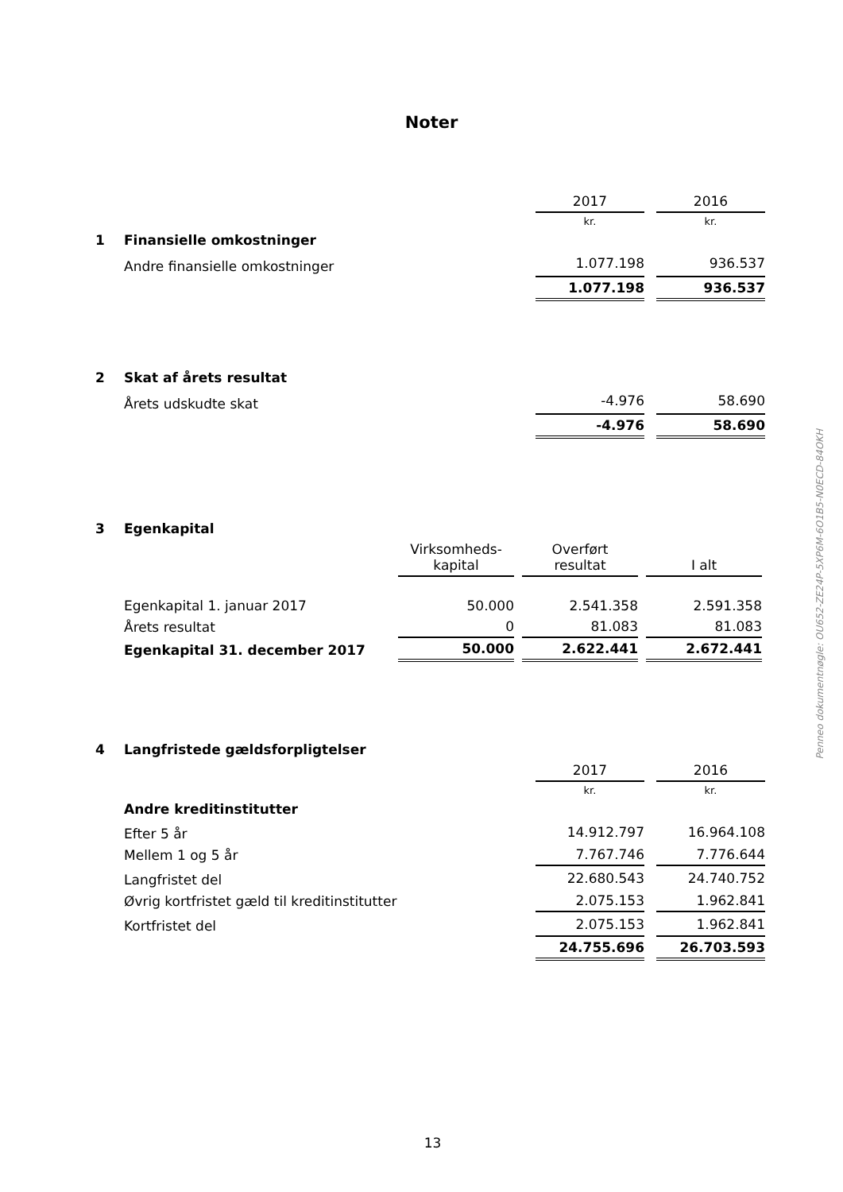Noter
| | | 2017 | | 2016 |
| | | kr. | | kr. |
| 1 | Finansielle omkostninger | | | |
| | Andre finansielle omkostninger | 1.077.198 | | 936.537 |
| | | 1.077.198 | | 936.537 |
| 2 | Skat af årets resultat | | | |
| | Årets udskudte skat | -4.976 | | 58.690 |
| | | -4.976 | | 58.690 |
| 3 | Egenkapital | | | | | |
| | | Virksomheds- kapital | | Overført resultat | | I alt |
| | Egenkapital 1. januar 2017 | 50.000 | | 2.541.358 | | 2.591.358 |
| | Årets resultat | 0 | | 81.083 | | 81.083 |
| | Egenkapital 31. december 2017 | 50.000 | | 2.622.441 | | 2.672.441 |
| 4 | Langfristede gældsforpligtelser | | | |
| | | 2017 | | 2016 |
| | | kr. | | kr. |
| | Andre kreditinstitutter | | | |
| | Efter 5 år | 14.912.797 | | 16.964.108 |
| | Mellem 1 og 5 år | 7.767.746 | | 7.776.644 |
| | Langfristet del | 22.680.543 | | 24.740.752 |
| | Øvrig kortfristet gæld til kreditinstitutter | 2.075.153 | | 1.962.841 |
| | Kortfristet del | 2.075.153 | | 1.962.841 |
| | | 24.755.696 | | 26.703.593 |
Penneo dokumentnøgle: OU652-ZE24P-5XP6M-6O1B5-N0ECD-84OKH
13